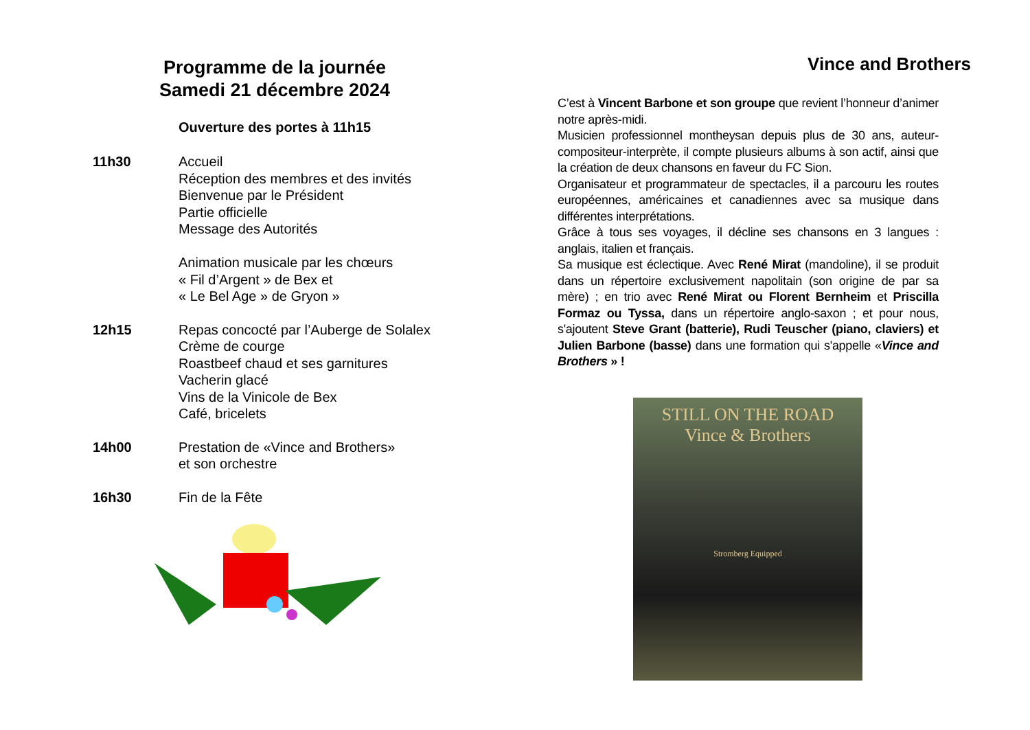Programme de la journée
Samedi 21 décembre 2024
Ouverture des portes à 11h15
11h30 Accueil
Réception des membres et des invités
Bienvenue par le Président
Partie officielle
Message des Autorités
Animation musicale par les chœurs
« Fil d’Argent » de Bex et
« Le Bel Age » de Gryon »
12h15 Repas concocté par l’Auberge de Solalex
Crème de courge
Roastbeef chaud et ses garnitures
Vacherin glacé
Vins de la Vinicole de Bex
Café, bricelets
14h00 Prestation de «Vince and Brothers»
et son orchestre
16h30 Fin de la Fête
Vince and Brothers
C’est à Vincent Barbone et son groupe que revient l’honneur d’animer notre après-midi.
Musicien professionnel montheysan depuis plus de 30 ans, auteur-compositeur-interprète, il compte plusieurs albums à son actif, ainsi que la création de deux chansons en faveur du FC Sion.
Organisateur et programmateur de spectacles, il a parcouru les routes européennes, américaines et canadiennes avec sa musique dans différentes interprétations.
Grâce à tous ses voyages, il décline ses chansons en 3 langues : anglais, italien et français.
Sa musique est éclectique. Avec René Mirat (mandoline), il se produit dans un répertoire exclusivement napolitain (son origine de par sa mère) ; en trio avec René Mirat ou Florent Bernheim et Priscilla Formaz ou Tyssa, dans un répertoire anglo-saxon ; et pour nous, s'ajoutent Steve Grant (batterie), Rudi Teuscher (piano, claviers) et Julien Barbone (basse) dans une formation qui s'appelle «Vince and Brothers » !
STILL ON THE ROAD
Vince & Brothers
Stromberg Equipped